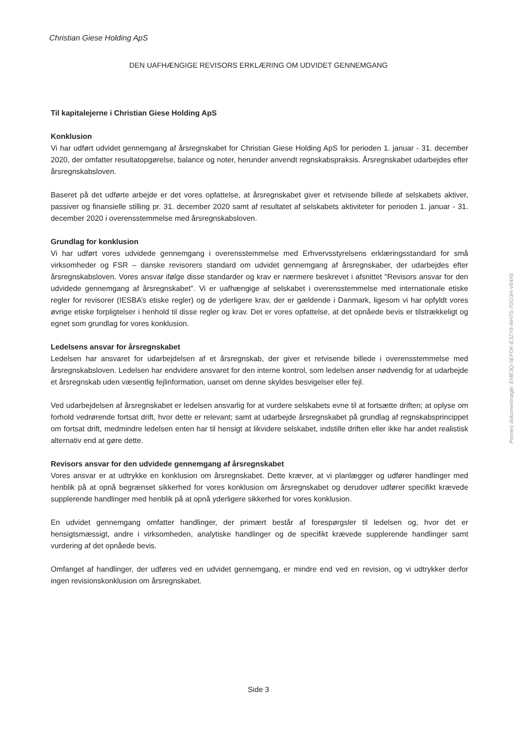Christian Giese Holding ApS
DEN UAFHÆNGIGE REVISORS ERKLÆRING OM UDVIDET GENNEMGANG
Til kapitalejerne i Christian Giese Holding ApS
Konklusion
Vi har udført udvidet gennemgang af årsregnskabet for Christian Giese Holding ApS for perioden 1. januar - 31. december 2020, der omfatter resultatopgørelse, balance og noter, herunder anvendt regnskabspraksis. Årsregnskabet udarbejdes efter årsregnskabsloven.
Baseret på det udførte arbejde er det vores opfattelse, at årsregnskabet giver et retvisende billede af selskabets aktiver, passiver og finansielle stilling pr. 31. december 2020 samt af resultatet af selskabets aktiviteter for perioden 1. januar - 31. december 2020 i overensstemmelse med årsregnskabsloven.
Grundlag for konklusion
Vi har udført vores udvidede gennemgang i overensstemmelse med Erhvervsstyrelsens erklæringsstandard for små virksomheder og FSR – danske revisorers standard om udvidet gennemgang af årsregnskaber, der udarbejdes efter årsregnskabsloven. Vores ansvar ifølge disse standarder og krav er nærmere beskrevet i afsnittet "Revisors ansvar for den udvidede gennemgang af årsregnskabet". Vi er uafhængige af selskabet i overensstemmelse med internationale etiske regler for revisorer (IESBA’s etiske regler) og de yderligere krav, der er gældende i Danmark, ligesom vi har opfyldt vores øvrige etiske forpligtelser i henhold til disse regler og krav. Det er vores opfattelse, at det opnåede bevis er tilstrækkeligt og egnet som grundlag for vores konklusion.
Ledelsens ansvar for årsregnskabet
Ledelsen har ansvaret for udarbejdelsen af et årsregnskab, der giver et retvisende billede i overensstemmelse med årsregnskabsloven. Ledelsen har endvidere ansvaret for den interne kontrol, som ledelsen anser nødvendig for at udarbejde et årsregnskab uden væsentlig fejlinformation, uanset om denne skyldes besvigelser eller fejl.
Ved udarbejdelsen af årsregnskabet er ledelsen ansvarlig for at vurdere selskabets evne til at fortsætte driften; at oplyse om forhold vedrørende fortsat drift, hvor dette er relevant; samt at udarbejde årsregnskabet på grundlag af regnskabsprincippet om fortsat drift, medmindre ledelsen enten har til hensigt at likvidere selskabet, indstille driften eller ikke har andet realistisk alternativ end at gøre dette.
Revisors ansvar for den udvidede gennemgang af årsregnskabet
Vores ansvar er at udtrykke en konklusion om årsregnskabet. Dette kræver, at vi planlægger og udfører handlinger med henblik på at opnå begrænset sikkerhed for vores konklusion om årsregnskabet og derudover udfører specifikt krævede supplerende handlinger med henblik på at opnå yderligere sikkerhed for vores konklusion.
En udvidet gennemgang omfatter handlinger, der primært består af forespørgsler til ledelsen og, hvor det er hensigtsmæssigt, andre i virksomheden, analytiske handlinger og de specifikt krævede supplerende handlinger samt vurdering af det opnåede bevis.
Omfanget af handlinger, der udføres ved en udvidet gennemgang, er mindre end ved en revision, og vi udtrykker derfor ingen revisionskonklusion om årsregnskabet.
Penneo dokumentnøgle: EME3Q-5EFOK-E3ZY8-I6H7S-7GO3H-V64X6
Side 3